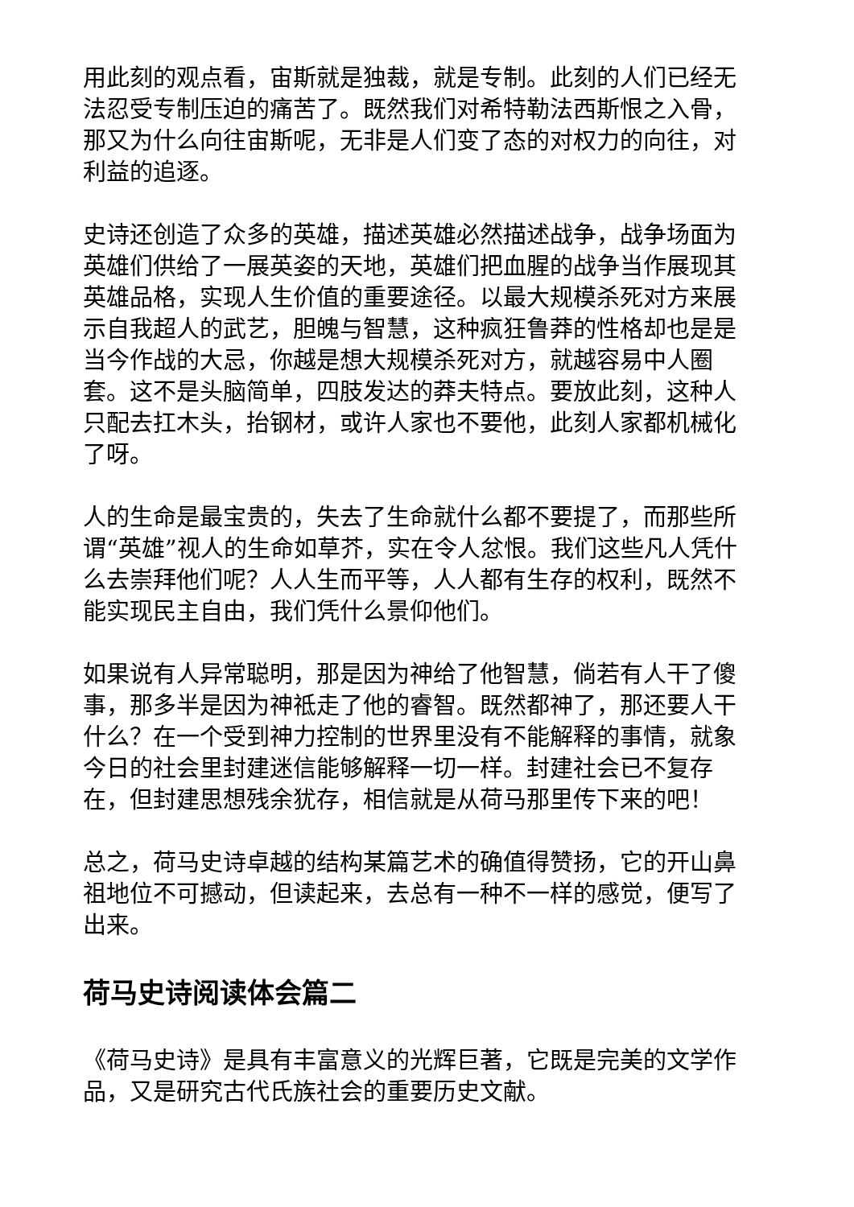用此刻的观点看，宙斯就是独裁，就是专制。此刻的人们已经无法忍受专制压迫的痛苦了。既然我们对希特勒法西斯恨之入骨，那又为什么向往宙斯呢，无非是人们变了态的对权力的向往，对利益的追逐。
史诗还创造了众多的英雄，描述英雄必然描述战争，战争场面为英雄们供给了一展英姿的天地，英雄们把血腥的战争当作展现其英雄品格，实现人生价值的重要途径。以最大规模杀死对方来展示自我超人的武艺，胆魄与智慧，这种疯狂鲁莽的性格却也是是当今作战的大忌，你越是想大规模杀死对方，就越容易中人圈套。这不是头脑简单，四肢发达的莽夫特点。要放此刻，这种人只配去扛木头，抬钢材，或许人家也不要他，此刻人家都机械化了呀。
人的生命是最宝贵的，失去了生命就什么都不要提了，而那些所谓“英雄”视人的生命如草芥，实在令人忿恨。我们这些凡人凭什么去崇拜他们呢？人人生而平等，人人都有生存的权利，既然不能实现民主自由，我们凭什么景仰他们。
如果说有人异常聪明，那是因为神给了他智慧，倘若有人干了傻事，那多半是因为神祗走了他的睿智。既然都神了，那还要人干什么？在一个受到神力控制的世界里没有不能解释的事情，就象今日的社会里封建迷信能够解释一切一样。封建社会已不复存在，但封建思想残余犹存，相信就是从荷马那里传下来的吧！
总之，荷马史诗卓越的结构某篇艺术的确值得赞扬，它的开山鼻祖地位不可撼动，但读起来，去总有一种不一样的感觉，便写了出来。
荷马史诗阅读体会篇二
《荷马史诗》是具有丰富意义的光辉巨著，它既是完美的文学作品，又是研究古代氏族社会的重要历史文献。